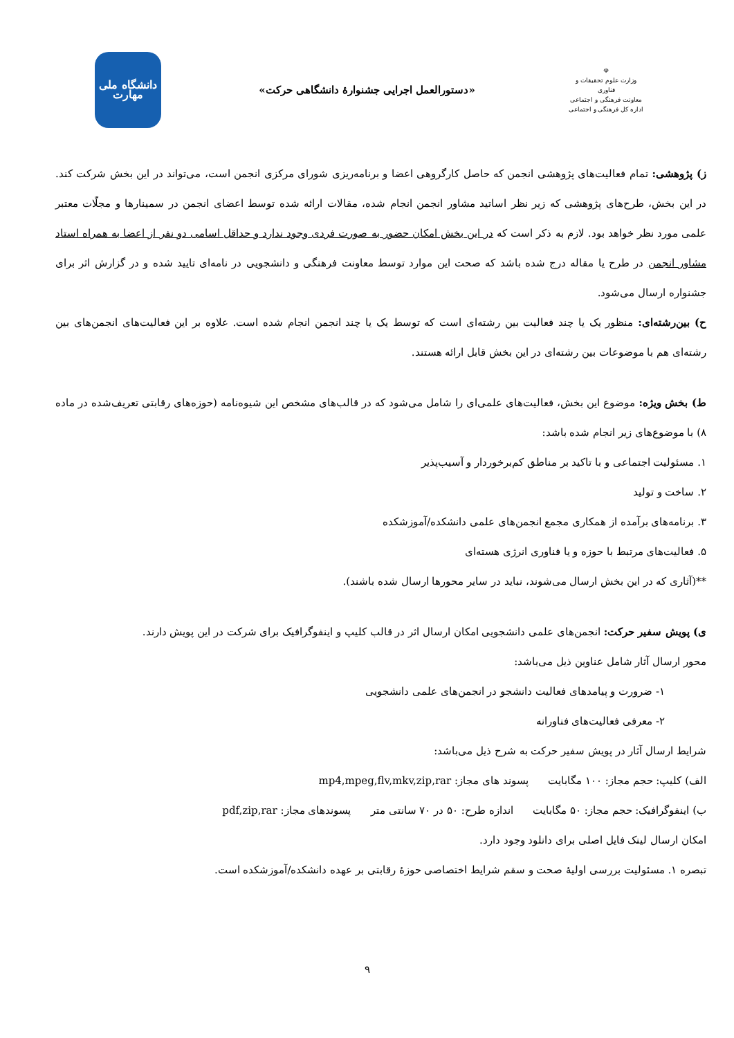☫
وزارت علوم تحقیقات و فناوری
معاونت فرهنگی و اجتماعی
اداره کل فرهنگی و اجتماعی
«دستورالعمل اجرایی جشنوارهٔ دانشگاهی حرکت»
دانشگاه ملی مهارت
ز) پژوهشی: تمام فعالیت‌های پژوهشی انجمن که حاصل کارگروهی اعضا و برنامه‌ریزی شورای مرکزی انجمن است، می‌تواند در این بخش شرکت کند. در این بخش، طرح‌های پژوهشی که زیر نظر اساتید مشاور انجمن انجام شده، مقالات ارائه شده توسط اعضای انجمن در سمینارها و مجلّات معتبر علمی مورد نظر خواهد بود. لازم به ذکر است که در این بخش امکان حضور به صورت فردی وجود ندارد و حداقل اسامی دو نفر از اعضا به همراه استاد مشاور انجمن در طرح یا مقاله درج شده باشد که صحت این موارد توسط معاونت فرهنگی و دانشجویی در نامه‌ای تایید شده و در گزارش اثر برای جشنواره ارسال می‌شود.
ح) بین‌رشته‌ای: منظور یک یا چند فعالیت بین رشته‌ای است که توسط یک یا چند انجمن انجام شده است. علاوه بر این فعالیت‌های انجمن‌های بین رشته‌ای هم با موضوعات بین رشته‌ای در این بخش قابل ارائه هستند.
ط) بخش ویژه: موضوع این بخش، فعالیت‌های علمی‌ای را شامل می‌شود که در قالب‌های مشخص این شیوه‌نامه (حوزه‌های رقابتی تعریف‌شده در ماده ۸) با موضوع‌های زیر انجام شده باشد:
۱. مسئولیت اجتماعی و با تاکید بر مناطق کم‌برخوردار و آسیب‌پذیر
۲. ساخت و تولید
۳. برنامه‌های برآمده از همکاری مجمع انجمن‌های علمی دانشکده/آموزشکده
۵. فعالیت‌های مرتبط با حوزه و یا فناوری انرژی هسته‌ای
**(آثاری که در این بخش ارسال می‌شوند، نباید در سایر محورها ارسال شده باشند).
ی) پویش سفیر حرکت: انجمن‌های علمی دانشجویی امکان ارسال اثر در قالب کلیپ و اینفوگرافیک برای شرکت در این پویش دارند.
محور ارسال آثار شامل عناوین ذیل می‌باشد:
۱- ضرورت و پیامدهای فعالیت دانشجو در انجمن‌های علمی دانشجویی
۲- معرفی فعالیت‌های فناورانه
شرایط ارسال آثار در پویش سفیر حرکت به شرح ذیل می‌باشد:
الف) کلیپ: حجم مجاز: ۱۰۰ مگابایت پسوند های مجاز: mp4,mpeg,flv,mkv,zip,rar
ب) اینفوگرافیک: حجم مجاز: ۵۰ مگابایت اندازه طرح: ۵۰ در ۷۰ سانتی متر پسوندهای مجاز: pdf,zip,rar
امکان ارسال لینک فایل اصلی برای دانلود وجود دارد.
تبصره ۱. مسئولیت بررسی اولیهٔ صحت و سقم شرایط اختصاصی حوزهٔ رقابتی بر عهده دانشکده/آموزشکده است.
۹